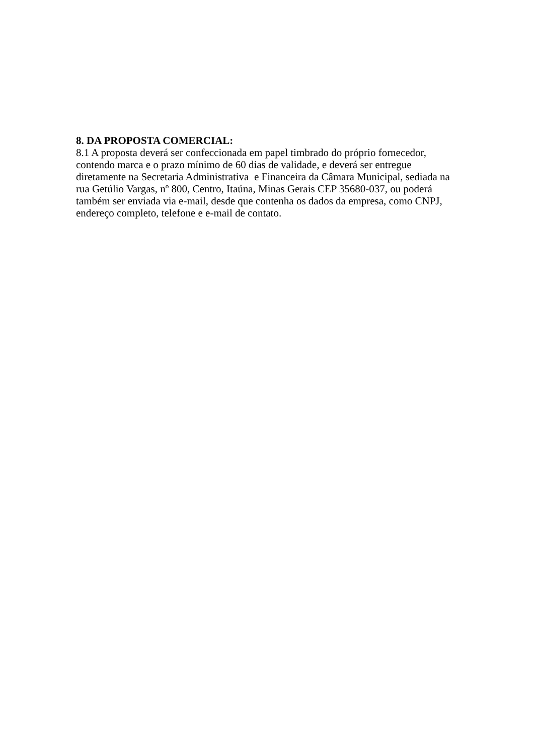8. DA PROPOSTA COMERCIAL:
8.1 A proposta deverá ser confeccionada em papel timbrado do próprio fornecedor,
contendo marca e o prazo mínimo de 60 dias de validade, e deverá ser entregue
diretamente na Secretaria Administrativa e Financeira da Câmara Municipal, sediada na
rua Getúlio Vargas, nº 800, Centro, Itaúna, Minas Gerais CEP 35680-037, ou poderá
também ser enviada via e-mail, desde que contenha os dados da empresa, como CNPJ,
endereço completo, telefone e e-mail de contato.